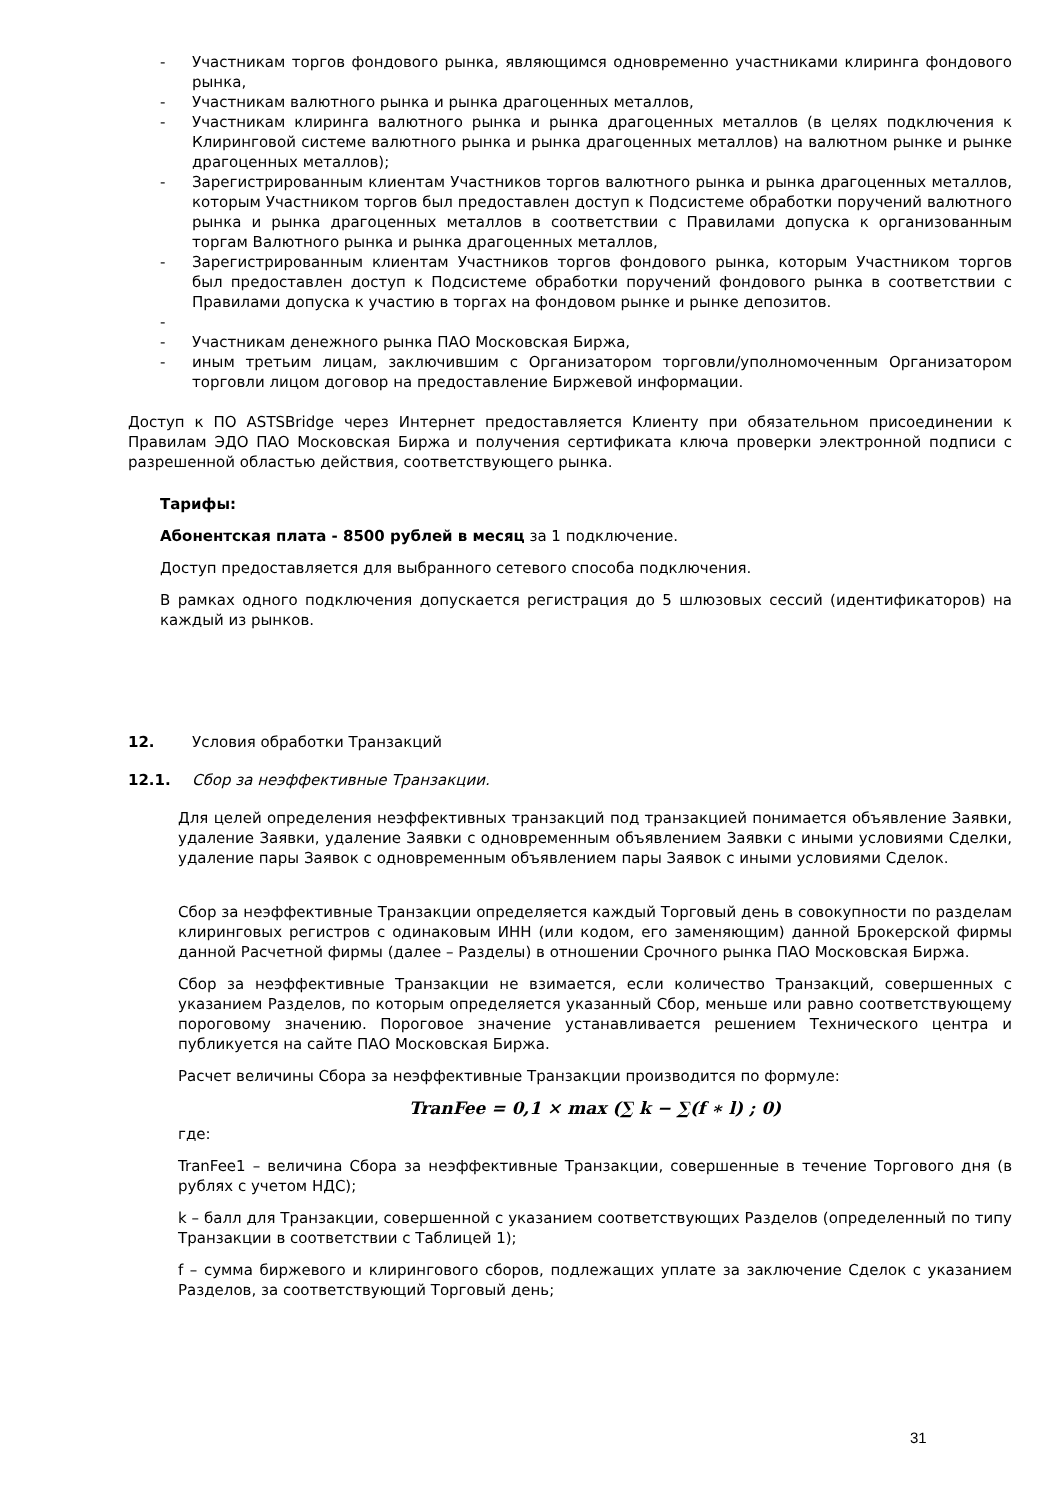- Участникам торгов фондового рынка, являющимся одновременно участниками клиринга фондового рынка,
- Участникам валютного рынка и рынка драгоценных металлов,
- Участникам клиринга валютного рынка и рынка драгоценных металлов (в целях подключения к Клиринговой системе валютного рынка и рынка драгоценных металлов) на валютном рынке и рынке драгоценных металлов);
- Зарегистрированным клиентам Участников торгов валютного рынка и рынка драгоценных металлов, которым Участником торгов был предоставлен доступ к Подсистеме обработки поручений валютного рынка и рынка драгоценных металлов в соответствии с Правилами допуска к организованным торгам Валютного рынка и рынка драгоценных металлов,
- Зарегистрированным клиентам Участников торгов фондового рынка, которым Участником торгов был предоставлен доступ к Подсистеме обработки поручений фондового рынка в соответствии с Правилами допуска к участию в торгах на фондовом рынке и рынке депозитов.
- - Участникам денежного рынка ПАО Московская Биржа,
- иным третьим лицам, заключившим с Организатором торговли/уполномоченным Организатором торговли лицом договор на предоставление Биржевой информации.
Доступ к ПО ASTSBridge через Интернет предоставляется Клиенту при обязательном присоединении к Правилам ЭДО ПАО Московская Биржа и получения сертификата ключа проверки электронной подписи с разрешенной областью действия, соответствующего рынка.
Тарифы:
Абонентская плата - 8500 рублей в месяц за 1 подключение.
Доступ предоставляется для выбранного сетевого способа подключения.
В рамках одного подключения допускается регистрация до 5 шлюзовых сессий (идентификаторов) на каждый из рынков.
12. Условия обработки Транзакций
12.1. Сбор за неэффективные Транзакции.
Для целей определения неэффективных транзакций под транзакцией понимается объявление Заявки, удаление Заявки, удаление Заявки с одновременным объявлением Заявки с иными условиями Сделки, удаление пары Заявок с одновременным объявлением пары Заявок с иными условиями Сделок.
Сбор за неэффективные Транзакции определяется каждый Торговый день в совокупности по разделам клиринговых регистров с одинаковым ИНН (или кодом, его заменяющим) данной Брокерской фирмы данной Расчетной фирмы (далее – Разделы) в отношении Срочного рынка ПАО Московская Биржа.
Сбор за неэффективные Транзакции не взимается, если количество Транзакций, совершенных с указанием Разделов, по которым определяется указанный Сбор, меньше или равно соответствующему пороговому значению. Пороговое значение устанавливается решением Технического центра и публикуется на сайте ПАО Московская Биржа.
Расчет величины Сбора за неэффективные Транзакции производится по формуле:
TranFee = 0,1 × max (∑ k − ∑(f ∗ l) ; 0)
где:
TranFee1 – величина Сбора за неэффективные Транзакции, совершенные в течение Торгового дня (в рублях с учетом НДС);
k – балл для Транзакции, совершенной с указанием соответствующих Разделов (определенный по типу Транзакции в соответствии с Таблицей 1);
f – сумма биржевого и клирингового сборов, подлежащих уплате за заключение Сделок с указанием Разделов, за соответствующий Торговый день;
31